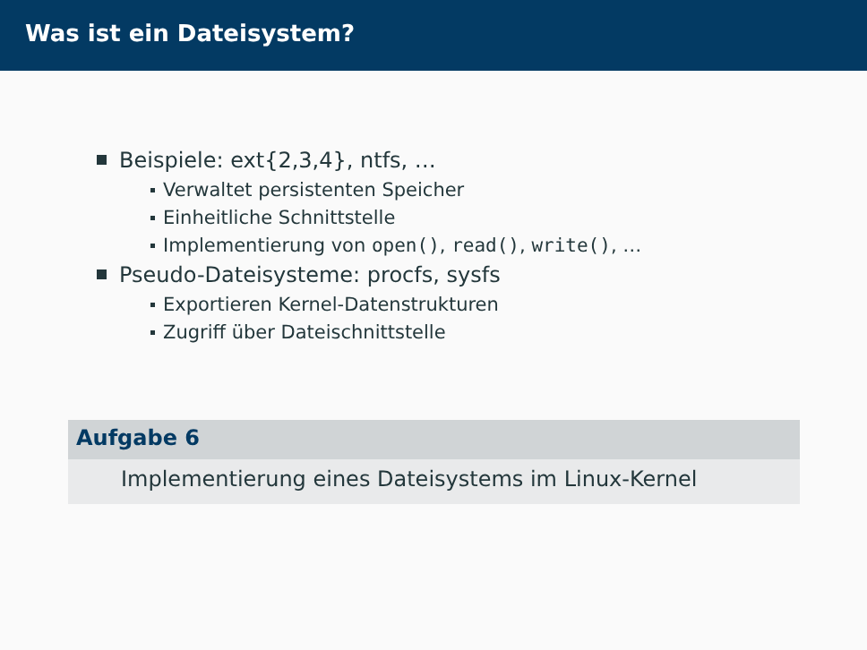Was ist ein Dateisystem?
Beispiele: ext{2,3,4}, ntfs, …
Verwaltet persistenten Speicher
Einheitliche Schnittstelle
Implementierung von open(), read(), write(), …
Pseudo-Dateisysteme: procfs, sysfs
Exportieren Kernel-Datenstrukturen
Zugriff über Dateischnittstelle
Aufgabe 6
Implementierung eines Dateisystems im Linux-Kernel